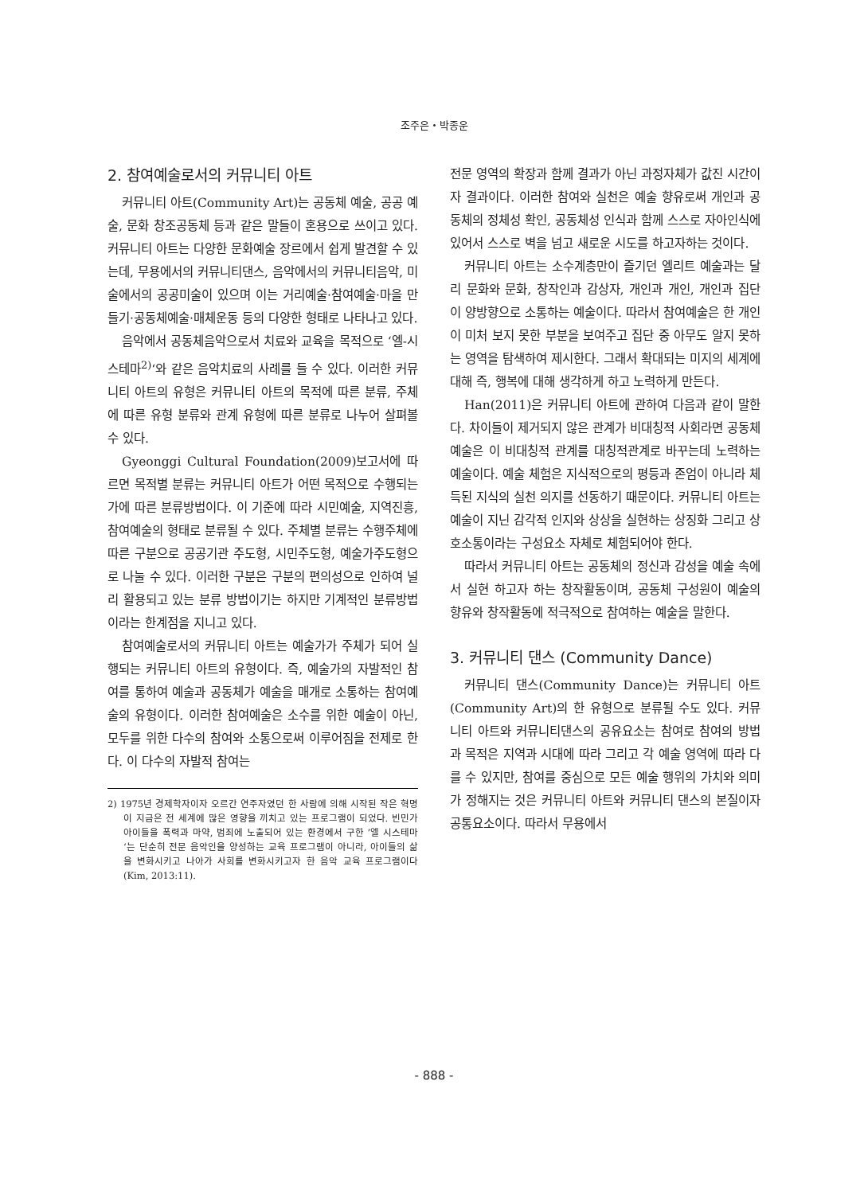조주은・박종운
2. 참여예술로서의 커뮤니티 아트
커뮤니티 아트(Community Art)는 공동체 예술, 공공 예술, 문화 창조공동체 등과 같은 말들이 혼용으로 쓰이고 있다. 커뮤니티 아트는 다양한 문화예술 장르에서 쉽게 발견할 수 있는데, 무용에서의 커뮤니티댄스, 음악에서의 커뮤니티음악, 미술에서의 공공미술이 있으며 이는 거리예술·참여예술·마을 만들기·공동체예술·매체운동 등의 다양한 형태로 나타나고 있다.
음악에서 공동체음악으로서 치료와 교육을 목적으로 ‘엘-시스테마<sup>2)</sup>‘와 같은 음악치료의 사례를 들 수 있다. 이러한 커뮤니티 아트의 유형은 커뮤니티 아트의 목적에 따른 분류, 주체에 따른 유형 분류와 관계 유형에 따른 분류로 나누어 살펴볼 수 있다.
Gyeonggi Cultural Foundation(2009)보고서에 따르면 목적별 분류는 커뮤니티 아트가 어떤 목적으로 수행되는가에 따른 분류방법이다. 이 기준에 따라 시민예술, 지역진흥, 참여예술의 형태로 분류될 수 있다. 주체별 분류는 수행주체에 따른 구분으로 공공기관 주도형, 시민주도형, 예술가주도형으로 나눌 수 있다. 이러한 구분은 구분의 편의성으로 인하여 널리 활용되고 있는 분류 방법이기는 하지만 기계적인 분류방법이라는 한계점을 지니고 있다.
참여예술로서의 커뮤니티 아트는 예술가가 주체가 되어 실행되는 커뮤니티 아트의 유형이다. 즉, 예술가의 자발적인 참여를 통하여 예술과 공동체가 예술을 매개로 소통하는 참여예술의 유형이다. 이러한 참여예술은 소수를 위한 예술이 아닌, 모두를 위한 다수의 참여와 소통으로써 이루어짐을 전제로 한다. 이 다수의 자발적 참여는
2) 1975년 경제학자이자 오르간 연주자였던 한 사람에 의해 시작된 작은 혁명이 지금은 전 세계에 많은 영향을 끼치고 있는 프로그램이 되었다. 빈민가 아이들을 폭력과 마약, 범죄에 노출되어 있는 환경에서 구한 ’엘 시스테마‘는 단순히 전문 음악인을 양성하는 교육 프로그램이 아니라, 아이들의 삶을 변화시키고 나아가 사회를 변화시키고자 한 음악 교육 프로그램이다(Kim, 2013:11).
전문 영역의 확장과 함께 결과가 아닌 과정자체가 값진 시간이자 결과이다. 이러한 참여와 실천은 예술 향유로써 개인과 공동체의 정체성 확인, 공동체성 인식과 함께 스스로 자아인식에 있어서 스스로 벽을 넘고 새로운 시도를 하고자하는 것이다.
커뮤니티 아트는 소수계층만이 즐기던 엘리트 예술과는 달리 문화와 문화, 창작인과 감상자, 개인과 개인, 개인과 집단이 양방향으로 소통하는 예술이다. 따라서 참여예술은 한 개인이 미처 보지 못한 부분을 보여주고 집단 중 아무도 알지 못하는 영역을 탐색하여 제시한다. 그래서 확대되는 미지의 세계에 대해 즉, 행복에 대해 생각하게 하고 노력하게 만든다.
Han(2011)은 커뮤니티 아트에 관하여 다음과 같이 말한다. 차이들이 제거되지 않은 관계가 비대칭적 사회라면 공동체 예술은 이 비대칭적 관계를 대칭적관계로 바꾸는데 노력하는 예술이다. 예술 체험은 지식적으로의 평등과 존엄이 아니라 체득된 지식의 실천 의지를 선동하기 때문이다. 커뮤니티 아트는 예술이 지닌 감각적 인지와 상상을 실현하는 상징화 그리고 상호소통이라는 구성요소 자체로 체험되어야 한다.
따라서 커뮤니티 아트는 공동체의 정신과 감성을 예술 속에서 실현 하고자 하는 창작활동이며, 공동체 구성원이 예술의 향유와 창작활동에 적극적으로 참여하는 예술을 말한다.
3. 커뮤니티 댄스 (Community Dance)
커뮤니티 댄스(Community Dance)는 커뮤니티 아트(Community Art)의 한 유형으로 분류될 수도 있다. 커뮤니티 아트와 커뮤니티댄스의 공유요소는 참여로 참여의 방법과 목적은 지역과 시대에 따라 그리고 각 예술 영역에 따라 다를 수 있지만, 참여를 중심으로 모든 예술 행위의 가치와 의미가 정해지는 것은 커뮤니티 아트와 커뮤니티 댄스의 본질이자 공통요소이다. 따라서 무용에서
- 888 -